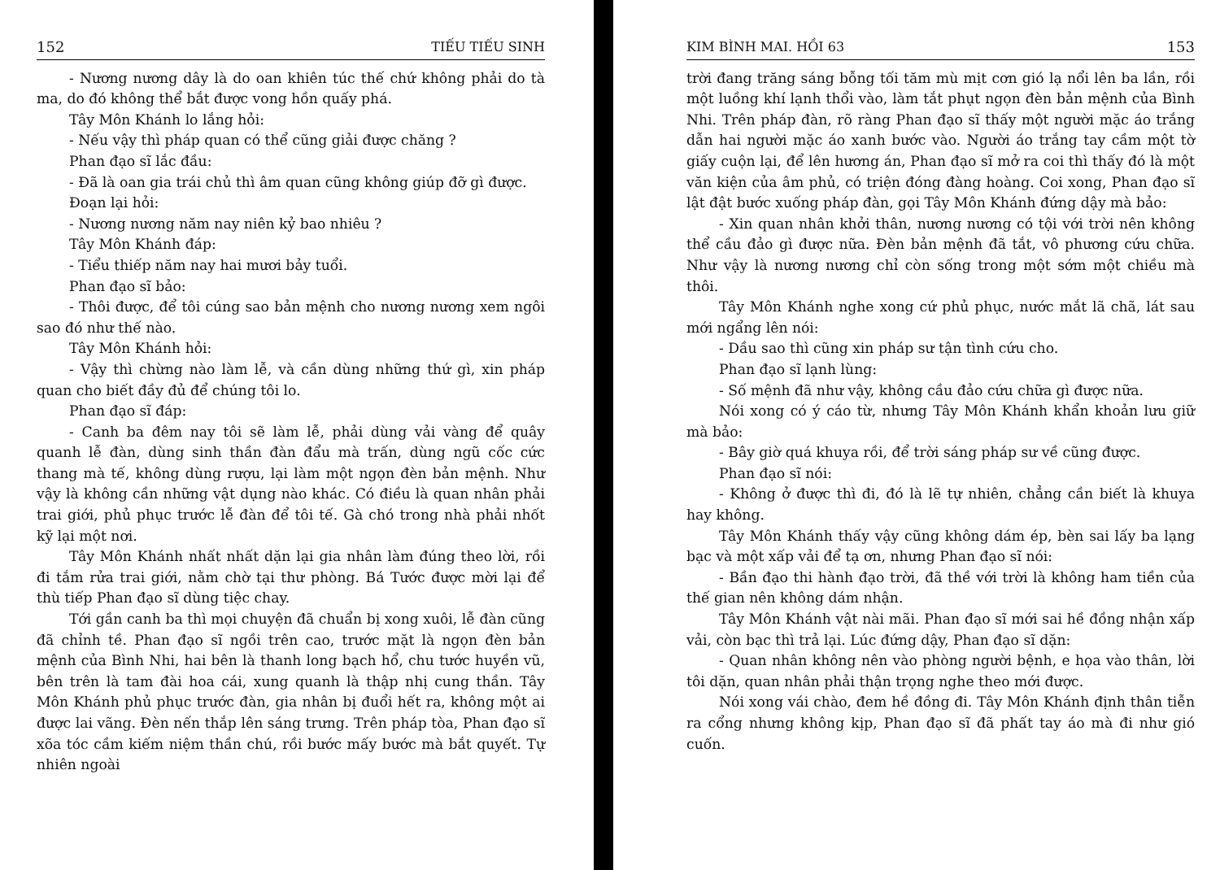152 TIẾU TIẾU SINH
- Nương nương dây là do oan khiên túc thế chứ không phải do tà ma, do đó không thể bắt được vong hồn quấy phá.
Tây Môn Khánh lo lắng hỏi:
- Nếu vậy thì pháp quan có thể cũng giải được chăng ?
Phan đạo sĩ lắc đầu:
- Đã là oan gia trái chủ thì âm quan cũng không giúp đỡ gì được.
Đoạn lại hỏi:
- Nương nương năm nay niên kỷ bao nhiêu ?
Tây Môn Khánh đáp:
- Tiểu thiếp năm nay hai mươi bảy tuổi.
Phan đạo sĩ bảo:
- Thôi được, để tôi cúng sao bản mệnh cho nương nương xem ngôi sao đó như thế nào.
Tây Môn Khánh hỏi:
- Vậy thì chừng nào làm lễ, và cần dùng những thứ gì, xin pháp quan cho biết đầy đủ để chúng tôi lo.
Phan đạo sĩ đáp:
- Canh ba đêm nay tôi sẽ làm lễ, phải dùng vải vàng để quây quanh lễ đàn, dùng sinh thần đàn đẩu mà trấn, dùng ngũ cốc cức thang mà tế, không dùng rượu, lại làm một ngọn đèn bản mệnh. Như vậy là không cần những vật dụng nào khác. Có điều là quan nhân phải trai giới, phủ phục trước lễ đàn để tôi tế. Gà chó trong nhà phải nhốt kỹ lại một nơi.
Tây Môn Khánh nhất nhất dặn lại gia nhân làm đúng theo lời, rồi đi tắm rửa trai giới, nằm chờ tại thư phòng. Bá Tước được mời lại để thù tiếp Phan đạo sĩ dùng tiệc chay.
Tới gần canh ba thì mọi chuyện đã chuẩn bị xong xuôi, lễ đàn cũng đã chỉnh tề. Phan đạo sĩ ngồi trên cao, trước mặt là ngọn đèn bản mệnh của Bình Nhi, hai bên là thanh long bạch hổ, chu tước huyền vũ, bên trên là tam đài hoa cái, xung quanh là thập nhị cung thần. Tây Môn Khánh phủ phục trước đàn, gia nhân bị đuổi hết ra, không một ai được lai vãng. Đèn nến thắp lên sáng trưng. Trên pháp tòa, Phan đạo sĩ xõa tóc cầm kiếm niệm thần chú, rồi bước mấy bước mà bắt quyết. Tự nhiên ngoài
KIM BÌNH MAI. HỒI 63 153
trời đang trăng sáng bỗng tối tăm mù mịt cơn gió lạ nổi lên ba lần, rồi một luồng khí lạnh thổi vào, làm tắt phụt ngọn đèn bản mệnh của Bình Nhi. Trên pháp đàn, rõ ràng Phan đạo sĩ thấy một người mặc áo trắng dẫn hai người mặc áo xanh bước vào. Người áo trắng tay cầm một tờ giấy cuộn lại, để lên hương án, Phan đạo sĩ mở ra coi thì thấy đó là một văn kiện của âm phủ, có triện đóng đàng hoàng. Coi xong, Phan đạo sĩ lật đật bước xuống pháp đàn, gọi Tây Môn Khánh đứng dậy mà bảo:
- Xin quan nhân khởi thân, nương nương có tội với trời nên không thể cầu đảo gì được nữa. Đèn bản mệnh đã tắt, vô phương cứu chữa. Như vậy là nương nương chỉ còn sống trong một sớm một chiều mà thôi.
Tây Môn Khánh nghe xong cứ phủ phục, nước mắt lã chã, lát sau mới ngẩng lên nói:
- Dầu sao thì cũng xin pháp sư tận tình cứu cho.
Phan đạo sĩ lạnh lùng:
- Số mệnh đã như vậy, không cầu đảo cứu chữa gì được nữa.
Nói xong có ý cáo từ, nhưng Tây Môn Khánh khẩn khoản lưu giữ mà bảo:
- Bây giờ quá khuya rồi, để trời sáng pháp sư về cũng được.
Phan đạo sĩ nói:
- Không ở được thì đi, đó là lẽ tự nhiên, chẳng cần biết là khuya hay không.
Tây Môn Khánh thấy vậy cũng không dám ép, bèn sai lấy ba lạng bạc và một xấp vải để tạ ơn, nhưng Phan đạo sĩ nói:
- Bần đạo thi hành đạo trời, đã thề với trời là không ham tiền của thế gian nên không dám nhận.
Tây Môn Khánh vật nài mãi. Phan đạo sĩ mới sai hề đồng nhận xấp vải, còn bạc thì trả lại. Lúc đứng dậy, Phan đạo sĩ dặn:
- Quan nhân không nên vào phòng người bệnh, e họa vào thân, lời tôi dặn, quan nhân phải thận trọng nghe theo mới được.
Nói xong vái chào, đem hề đồng đi. Tây Môn Khánh định thân tiễn ra cổng nhưng không kịp, Phan đạo sĩ đã phất tay áo mà đi như gió cuốn.